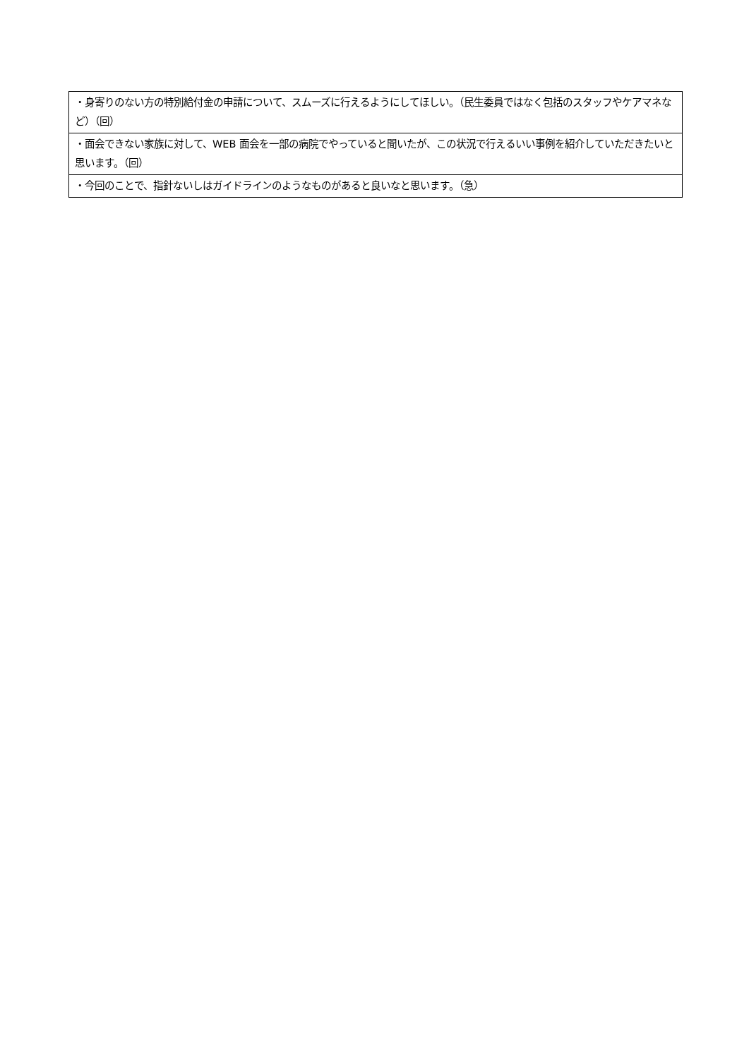| ・身寄りのない方の特別給付金の申請について、スムーズに行えるようにしてほしい。（民生委員ではなく包括のスタッフやケアマネなど）（回） |
| ・面会できない家族に対して、WEB 面会を一部の病院でやっていると聞いたが、この状況で行えるいい事例を紹介していただきたいと思います。（回） |
| ・今回のことで、指針ないしはガイドラインのようなものがあると良いなと思います。（急） |